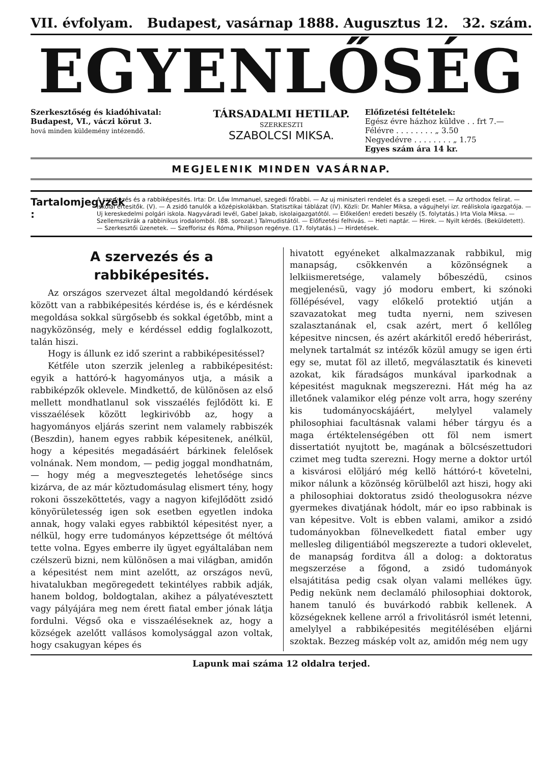VII. évfolyam. Budapest, vasárnap 1888. Augusztus 12. 32. szám.
EGYENLŐSÉG
Szerkesztőség és kiadóhivatal:
Budapest, VI., váczi körut 3.
hová minden küldemény intézendő.
TÁRSADALMI HETILAP.
SZERKESZTI
SZABOLCSI MIKSA.
Előfizetési feltételek:
Egész évre házhoz küldve . . frt 7.—
Félévre . . . . . . . . „ 3.50
Negyedévre . . . . . . . . „ 1.75
Egyes szám ára 14 kr.
MEGJELENIK MINDEN VASÁRNAP.
Tartalomjegyzék :
A szervezés és a rabbiképesités. Irta: Dr. Lőw Immanuel, szegedi főrabbi. — Az uj miniszteri rendelet és a szegedi eset. — Az orthodox felirat. — Iskolai értesitők. (V). — A zsidó tanulók a középiskolákban. Statisztikai táblázat (IV). Közli: Dr. Mahler Miksa, a vágujhelyi izr. reáliskola igazgatója. — Uj kereskedelmi polgári iskola. Nagyváradi levél, Gabel Jakab, iskolaigazgatótól. — Előkelően! eredeti beszély (5. folytatás.) Irta Viola Miksa. — Szellemszikrák a rabbinikus irodalomból. (88. sorozat.) Talmudistától. — Előfizetési felhivás. — Heti naptár. — Hirek. — Nyilt kérdés. (Beküldetett). — Szerkesztői üzenetek. — Szefforisz és Róma, Philipson regénye. (17. folytatás.) — Hirdetések.
A szervezés és a rabbiképesités.
Az országos szervezet által megoldandó kérdések között van a rabbiképesités kérdése is, és e kérdésnek megoldása sokkal sürgősebb és sokkal égetőbb, mint a nagyközönség, mely e kérdéssel eddig foglalkozott, talán hiszi.
Hogy is állunk ez idő szerint a rabbiképesitéssel?
Kétféle uton szerzik jelenleg a rabbiképesitést: egyik a hattóró-k hagyományos utja, a másik a rabbiképzők oklevele. Mindkettő, de különösen az első mellett mondhatlanul sok visszaélés fejlődött ki. E visszaélések között legkirivóbb az, hogy a hagyományos eljárás szerint nem valamely rabbiszék (Beszdin), hanem egyes rabbik képesitenek, anélkül, hogy a képesités megadásáért bárkinek felelősek volnának. Nem mondom, — pedig joggal mondhatnám, — hogy még a megvesztegetés lehetősége sincs kizárva, de az már köztudomásulag elismert tény, hogy rokoni összeköttetés, vagy a nagyon kifejlődött zsidó könyörületesség igen sok esetben egyetlen indoka annak, hogy valaki egyes rabbiktól képesitést nyer, a nélkül, hogy erre tudományos képzettsége őt méltóvá tette volna. Egyes emberre ily ügyet egyáltalában nem czélszerü bizni, nem különösen a mai világban, amidőn a képesitést nem mint azelőtt, az országos nevü, hivatalukban megöregedett tekintélyes rabbik adják, hanem boldog, boldogtalan, akihez a pályatévesztett vagy pályájára meg nem érett fiatal ember jónak látja fordulni. Végső oka e visszaéléseknek az, hogy a községek azelőtt vallásos komolysággal azon voltak, hogy csakugyan képes és
hivatott egyéneket alkalmazzanak rabbikul, mig manapság, csökkenvén a közönségnek a lelkiismeretsége, valamely bőbeszédü, csinos megjelenésü, vagy jó modoru embert, ki szónoki föllépésével, vagy előkelő protektió utján a szavazatokat meg tudta nyerni, nem szivesen szalasztanának el, csak azért, mert ő kellőleg képesitve nincsen, és azért akárkitől eredő héberirást, melynek tartalmát sz intézők közül amugy se igen érti egy se, mutat föl az illető, megválasztatik és kineveti azokat, kik fáradságos munkával iparkodnak a képesitést maguknak megszerezni. Hát még ha az illetőnek valamikor elég pénze volt arra, hogy szerény kis tudományocskájáért, melylyel valamely philosophiai facultásnak valami héber tárgyu és a maga értéktelenségében ott föl nem ismert dissertatiót nyujtott be, magának a bölcsészettudori czimet meg tudta szerezni. Hogy merne a doktor urtól a kisvárosi elöljáró még kellö háttóró-t követelni, mikor nálunk a közönség körülbelől azt hiszi, hogy aki a philosophiai doktoratus zsidó theologusokra nézve gyermekes divatjának hódolt, már eo ipso rabbinak is van képesitve. Volt is ebben valami, amikor a zsidó tudományokban fölnevelkedett fiatal ember ugy mellesleg diligentiából megszerezte a tudori oklevelet, de manapság forditva áll a dolog: a doktoratus megszerzése a főgond, a zsidó tudományok elsajátitása pedig csak olyan valami mellékes ügy. Pedig nekünk nem declamáló philosophiai doktorok, hanem tanuló és buvárkodó rabbik kellenek. A községeknek kellene arról a frivolitásról ismét letenni, amelylyel a rabbiképesités megitélésében eljárni szoktak. Bezzeg máskép volt az, amidőn még nem ugy
Lapunk mai száma 12 oldalra terjed.